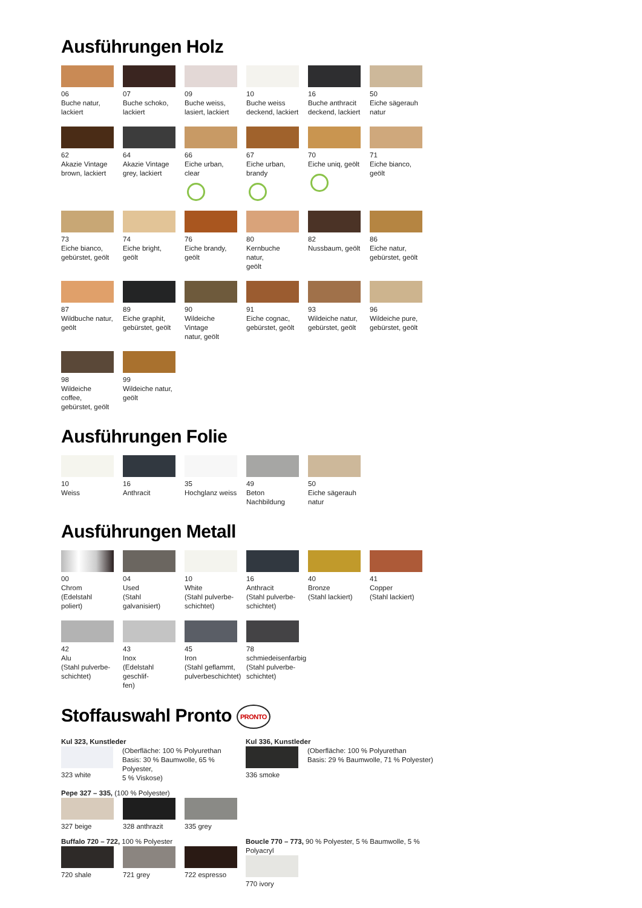Ausführungen Holz
06
Buche natur,
lackiert
07
Buche schoko,
lackiert
09
Buche weiss,
lasiert, lackiert
10
Buche weiss
deckend, lackiert
16
Buche anthracit
deckend, lackiert
50
Eiche sägerauh
natur
62
Akazie Vintage
brown, lackiert
64
Akazie Vintage
grey, lackiert
66
Eiche urban, clear
67
Eiche urban,
brandy
70
Eiche uniq, geölt
71
Eiche bianco, geölt
73
Eiche bianco,
gebürstet, geölt
74
Eiche bright, geölt
76
Eiche brandy, geölt
80
Kernbuche natur,
geölt
82
Nussbaum, geölt
86
Eiche natur,
gebürstet, geölt
87
Wildbuche natur,
geölt
89
Eiche graphit,
gebürstet, geölt
90
Wildeiche Vintage
natur, geölt
91
Eiche cognac,
gebürstet, geölt
93
Wildeiche natur,
gebürstet, geölt
96
Wildeiche pure,
gebürstet, geölt
98
Wildeiche coffee,
gebürstet, geölt
99
Wildeiche natur,
geölt
Ausführungen Folie
10
Weiss
16
Anthracit
35
Hochglanz weiss
49
Beton Nachbildung
50
Eiche sägerauh
natur
Ausführungen Metall
00
Chrom
(Edelstahl poliert)
04
Used
(Stahl galvanisiert)
10
White
(Stahl pulverbe-
schichtet)
16
Anthracit
(Stahl pulverbe-
schichtet)
40
Bronze
(Stahl lackiert)
41
Copper
(Stahl lackiert)
42
Alu
(Stahl pulverbe-
schichtet)
43
Inox
(Edelstahl geschlif-
fen)
45
Iron
(Stahl geflammt,
pulverbeschichtet)
78
schmiedeisenfarbig
(Stahl pulverbe-
schichtet)
Stoffauswahl Pronto PRONTO
Kul 323, Kunstleder
323 white (Oberfläche: 100 % Polyurethan
Basis: 30 % Baumwolle, 65 % Polyester,
5 % Viskose)
Kul 336, Kunstleder
336 smoke (Oberfläche: 100 % Polyurethan
Basis: 29 % Baumwolle, 71 % Polyester)
Pepe 327 – 335, (100 % Polyester)
327 beige 328 anthrazit
335 grey
Buffalo 720 – 722, 100 % Polyester
720 shale 721 grey 722 espresso
Boucle 770 – 773, 90 % Polyester, 5 % Baumwolle, 5 % Polyacryl
770 ivory